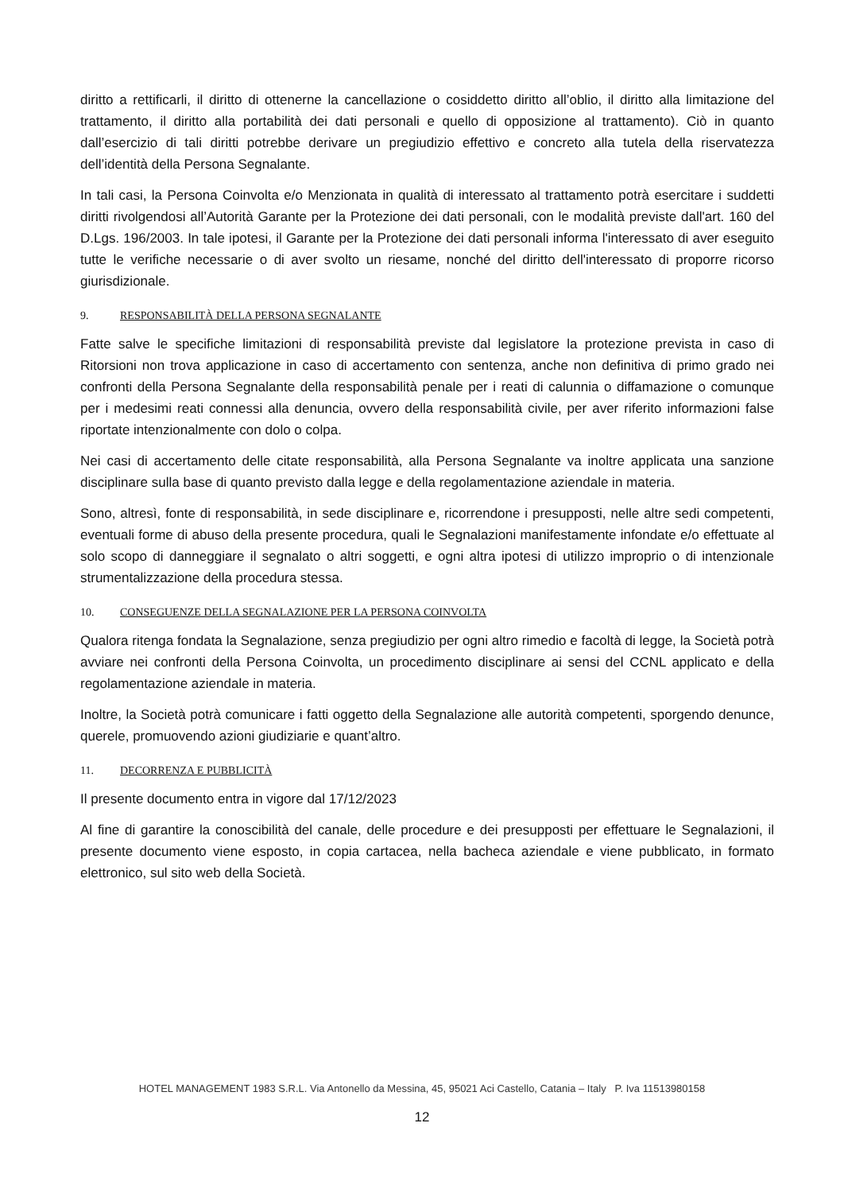diritto a rettificarli, il diritto di ottenerne la cancellazione o cosiddetto diritto all’oblio, il diritto alla limitazione del trattamento, il diritto alla portabilità dei dati personali e quello di opposizione al trattamento). Ciò in quanto dall’esercizio di tali diritti potrebbe derivare un pregiudizio effettivo e concreto alla tutela della riservatezza dell’identità della Persona Segnalante.
In tali casi, la Persona Coinvolta e/o Menzionata in qualità di interessato al trattamento potrà esercitare i suddetti diritti rivolgendosi all’Autorità Garante per la Protezione dei dati personali, con le modalità previste dall'art. 160 del D.Lgs. 196/2003. In tale ipotesi, il Garante per la Protezione dei dati personali informa l'interessato di aver eseguito tutte le verifiche necessarie o di aver svolto un riesame, nonché del diritto dell'interessato di proporre ricorso giurisdizionale.
9. RESPONSABILITÀ DELLA PERSONA SEGNALANTE
Fatte salve le specifiche limitazioni di responsabilità previste dal legislatore la protezione prevista in caso di Ritorsioni non trova applicazione in caso di accertamento con sentenza, anche non definitiva di primo grado nei confronti della Persona Segnalante della responsabilità penale per i reati di calunnia o diffamazione o comunque per i medesimi reati connessi alla denuncia, ovvero della responsabilità civile, per aver riferito informazioni false riportate intenzionalmente con dolo o colpa.
Nei casi di accertamento delle citate responsabilità, alla Persona Segnalante va inoltre applicata una sanzione disciplinare sulla base di quanto previsto dalla legge e della regolamentazione aziendale in materia.
Sono, altresì, fonte di responsabilità, in sede disciplinare e, ricorrendone i presupposti, nelle altre sedi competenti, eventuali forme di abuso della presente procedura, quali le Segnalazioni manifestamente infondate e/o effettuate al solo scopo di danneggiare il segnalato o altri soggetti, e ogni altra ipotesi di utilizzo improprio o di intenzionale strumentalizzazione della procedura stessa.
10. CONSEGUENZE DELLA SEGNALAZIONE PER LA PERSONA COINVOLTA
Qualora ritenga fondata la Segnalazione, senza pregiudizio per ogni altro rimedio e facoltà di legge, la Società potrà avviare nei confronti della Persona Coinvolta, un procedimento disciplinare ai sensi del CCNL applicato e della regolamentazione aziendale in materia.
Inoltre, la Società potrà comunicare i fatti oggetto della Segnalazione alle autorità competenti, sporgendo denunce, querele, promuovendo azioni giudiziarie e quant’altro.
11. DECORRENZA E PUBBLICITÀ
Il presente documento entra in vigore dal 17/12/2023
Al fine di garantire la conoscibilità del canale, delle procedure e dei presupposti per effettuare le Segnalazioni, il presente documento viene esposto, in copia cartacea, nella bacheca aziendale e viene pubblicato, in formato elettronico, sul sito web della Società.
HOTEL MANAGEMENT 1983 S.R.L. Via Antonello da Messina, 45, 95021 Aci Castello, Catania – Italy P. Iva 11513980158
12